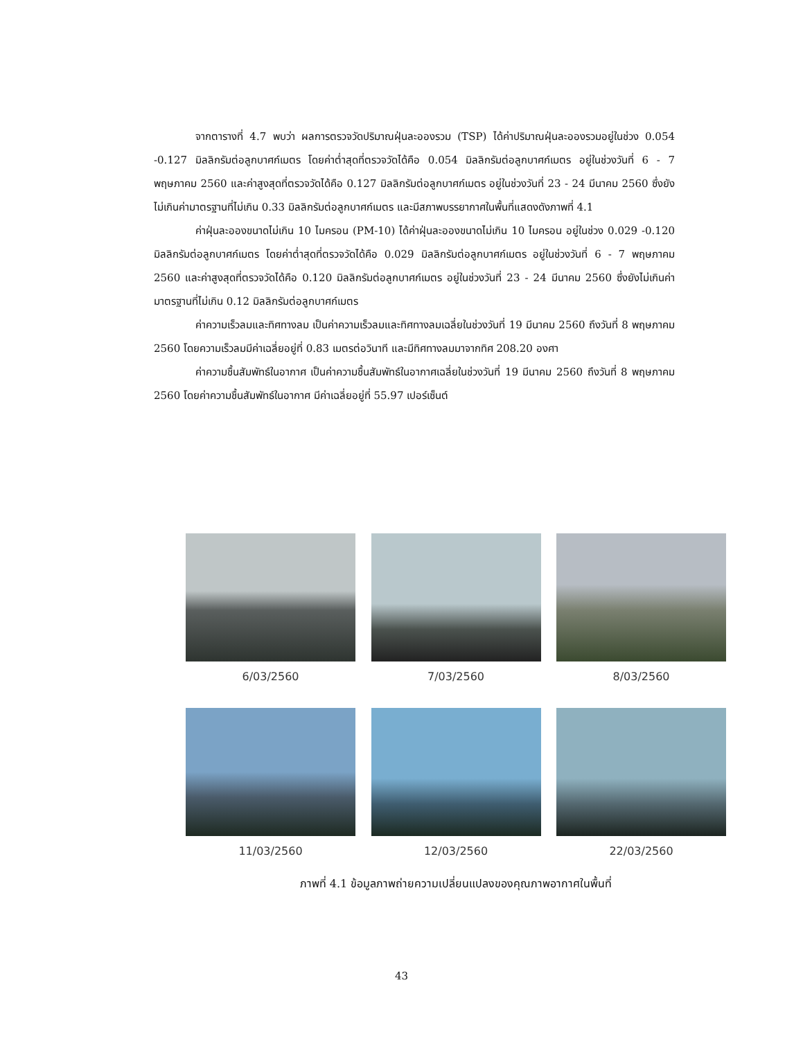จากตารางที่ 4.7 พบว่า ผลการตรวจวัดปริมาณฝุ่นละอองรวม (TSP) ได้ค่าปริมาณฝุ่นละอองรวมอยู่ในช่วง 0.054 -0.127 มิลลิกรัมต่อลูกบาศก์เมตร โดยค่าต่ำสุดที่ตรวจวัดได้คือ 0.054 มิลลิกรัมต่อลูกบาศก์เมตร อยู่ในช่วงวันที่ 6 - 7 พฤษภาคม 2560 และค่าสูงสุดที่ตรวจวัดได้คือ 0.127 มิลลิกรัมต่อลูกบาศก์เมตร อยู่ในช่วงวันที่ 23 - 24 มีนาคม 2560 ซึ่งยังไม่เกินค่ามาตรฐานที่ไม่เกิน 0.33 มิลลิกรัมต่อลูกบาศก์เมตร และมีสภาพบรรยากาศในพื้นที่แสดงดังภาพที่ 4.1
ค่าฝุ่นละอองขนาดไม่เกิน 10 ไมครอน (PM-10) ได้ค่าฝุ่นละอองขนาดไม่เกิน 10 ไมครอน อยู่ในช่วง 0.029 -0.120 มิลลิกรัมต่อลูกบาศก์เมตร โดยค่าต่ำสุดที่ตรวจวัดได้คือ 0.029 มิลลิกรัมต่อลูกบาศก์เมตร อยู่ในช่วงวันที่ 6 - 7 พฤษภาคม 2560 และค่าสูงสุดที่ตรวจวัดได้คือ 0.120 มิลลิกรัมต่อลูกบาศก์เมตร อยู่ในช่วงวันที่ 23 - 24 มีนาคม 2560 ซึ่งยังไม่เกินค่ามาตรฐานที่ไม่เกิน 0.12 มิลลิกรัมต่อลูกบาศก์เมตร
ค่าความเร็วลมและทิศทางลม เป็นค่าความเร็วลมและทิศทางลมเฉลี่ยในช่วงวันที่ 19 มีนาคม 2560 ถึงวันที่ 8 พฤษภาคม 2560 โดยความเร็วลมมีค่าเฉลี่ยอยู่ที่ 0.83 เมตรต่อวินาที และมีทิศทางลมมาจากทิศ 208.20 องศา
ค่าความชื้นสัมพัทธ์ในอากาศ เป็นค่าความชื้นสัมพัทธ์ในอากาศเฉลี่ยในช่วงวันที่ 19 มีนาคม 2560 ถึงวันที่ 8 พฤษภาคม 2560 โดยค่าความชื้นสัมพัทธ์ในอากาศ มีค่าเฉลี่ยอยู่ที่ 55.97 เปอร์เซ็นต์
6/03/2560 7/03/2560 8/03/2560
11/03/2560 12/03/2560 22/03/2560
ภาพที่ 4.1 ข้อมูลภาพถ่ายความเปลี่ยนแปลงของคุณภาพอากาศในพื้นที่
43